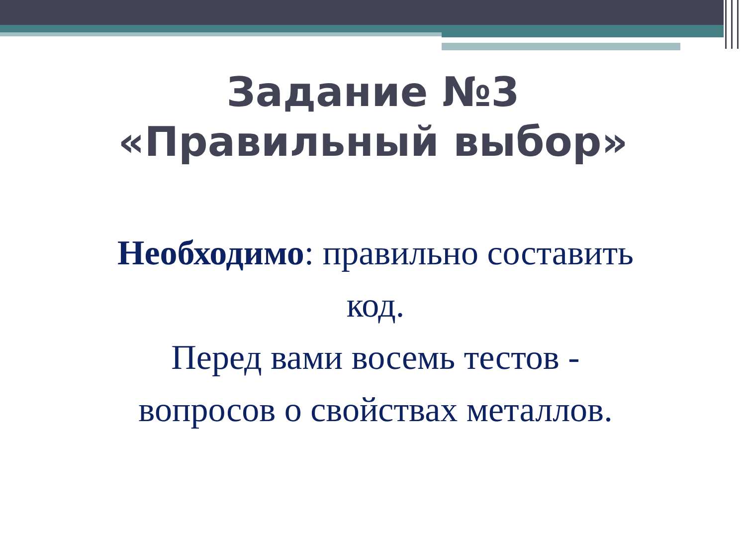Задание №3
«Правильный выбор»
Необходимо: правильно составить код.
Перед вами восемь тестов - вопросов о свойствах металлов.